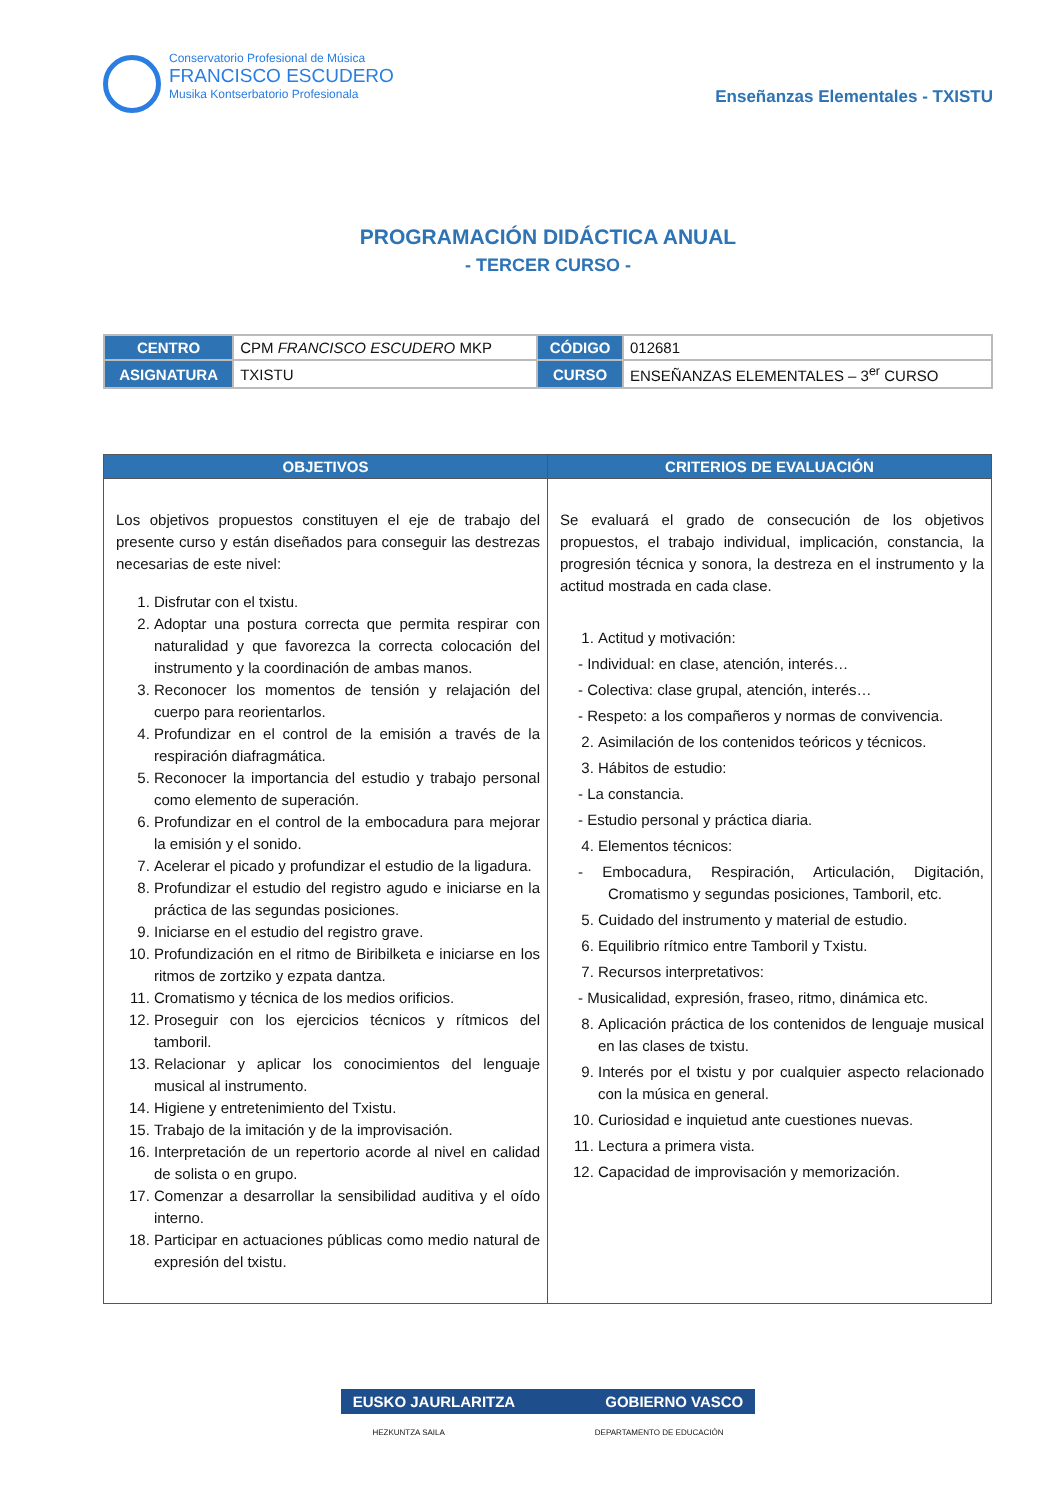Conservatorio Profesional de Música
FRANCISCO ESCUDERO
Musika Kontserbatorio Profesionala
Enseñanzas Elementales - TXISTU
PROGRAMACIÓN DIDÁCTICA ANUAL
- TERCER CURSO -
| CENTRO | CPM FRANCISCO ESCUDERO MKP | CÓDIGO | 012681 |
| ASIGNATURA | TXISTU | CURSO | ENSEÑANZAS ELEMENTALES – 3<sup>er</sup> CURSO |
| OBJETIVOS | CRITERIOS DE EVALUACIÓN |
| --- | --- |
| Los objetivos propuestos constituyen el eje de trabajo del presente curso y están diseñados para conseguir las destrezas necesarias de este nivel: 1. Disfrutar con el txistu. 2. Adoptar una postura correcta que permita respirar con naturalidad y que favorezca la correcta colocación del instrumento y la coordinación de ambas manos. 3. Reconocer los momentos de tensión y relajación del cuerpo para reorientarlos. 4. Profundizar en el control de la emisión a través de la respiración diafragmática. 5. Reconocer la importancia del estudio y trabajo personal como elemento de superación. 6. Profundizar en el control de la embocadura para mejorar la emisión y el sonido. 7. Acelerar el picado y profundizar el estudio de la ligadura. 8. Profundizar el estudio del registro agudo e iniciarse en la práctica de las segundas posiciones. 9. Iniciarse en el estudio del registro grave. 10. Profundización en el ritmo de Biribilketa e iniciarse en los ritmos de zortziko y ezpata dantza. 11. Cromatismo y técnica de los medios orificios. 12. Proseguir con los ejercicios técnicos y rítmicos del tamboril. 13. Relacionar y aplicar los conocimientos del lenguaje musical al instrumento. 14. Higiene y entretenimiento del Txistu. 15. Trabajo de la imitación y de la improvisación. 16. Interpretación de un repertorio acorde al nivel en calidad de solista o en grupo. 17. Comenzar a desarrollar la sensibilidad auditiva y el oído interno. 18. Participar en actuaciones públicas como medio natural de expresión del txistu. | Se evaluará el grado de consecución de los objetivos propuestos, el trabajo individual, implicación, constancia, la progresión técnica y sonora, la destreza en el instrumento y la actitud mostrada en cada clase. 1. Actitud y motivación: - Individual: en clase, atención, interés… - Colectiva: clase grupal, atención, interés… - Respeto: a los compañeros y normas de convivencia. 2. Asimilación de los contenidos teóricos y técnicos. 3. Hábitos de estudio: - La constancia. - Estudio personal y práctica diaria. 4. Elementos técnicos: - Embocadura, Respiración, Articulación, Digitación, Cromatismo y segundas posiciones, Tamboril, etc. 5. Cuidado del instrumento y material de estudio. 6. Equilibrio rítmico entre Tamboril y Txistu. 7. Recursos interpretativos: - Musicalidad, expresión, fraseo, ritmo, dinámica etc. 8. Aplicación práctica de los contenidos de lenguaje musical en las clases de txistu. 9. Interés por el txistu y por cualquier aspecto relacionado con la música en general. 10. Curiosidad e inquietud ante cuestiones nuevas. 11. Lectura a primera vista. 12. Capacidad de improvisación y memorización. |
EUSKO JAURLARITZA GOBIERNO VASCO
HEZKUNTZA SAILA DEPARTAMENTO DE EDUCACIÓN